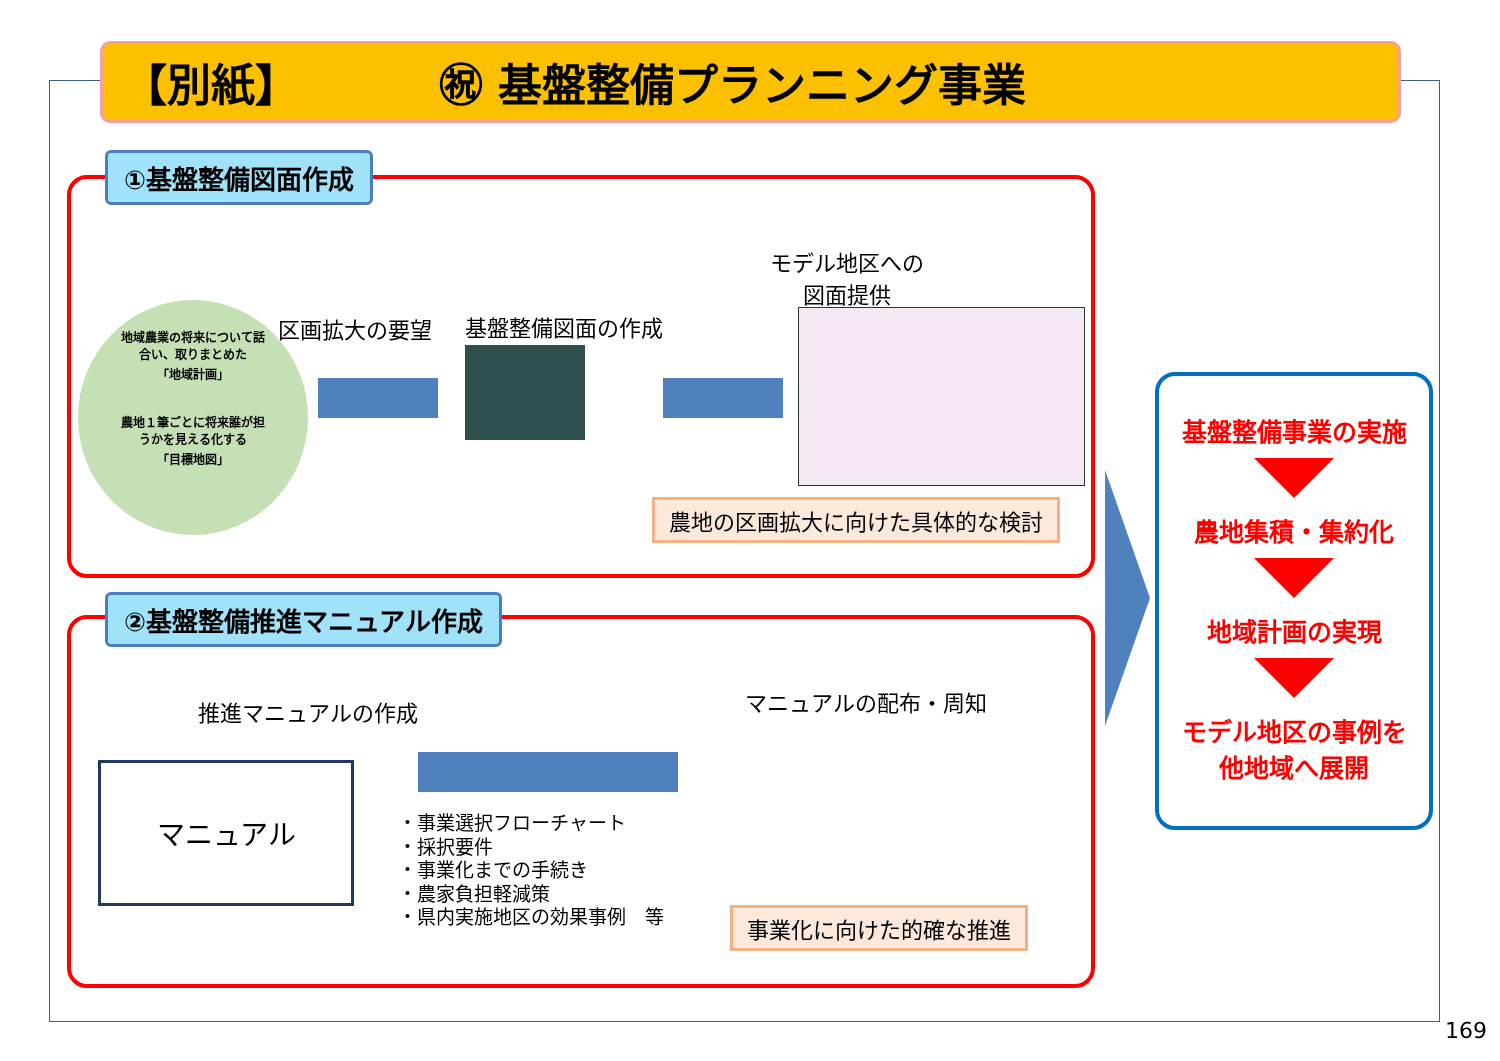【別紙】 ㊗ 基盤整備プランニング事業
①基盤整備図面作成
地域農業の将来について話
合い、取りまとめた
「地域計画」
農地１筆ごとに将来誰が担
うかを見える化する
「目標地図」
区画拡大の要望 基盤整備図面の作成
モデル地区への
図面提供
農地の区画拡大に向けた具体的な検討
②基盤整備推進マニュアル作成
推進マニュアルの作成
マニュアル
・事業選択フローチャート
・採択要件
・事業化までの手続き
・農家負担軽減策
・県内実施地区の効果事例　等
マニュアルの配布・周知
事業化に向けた的確な推進
基盤整備事業の実施
農地集積・集約化
地域計画の実現
モデル地区の事例を
他地域へ展開
169